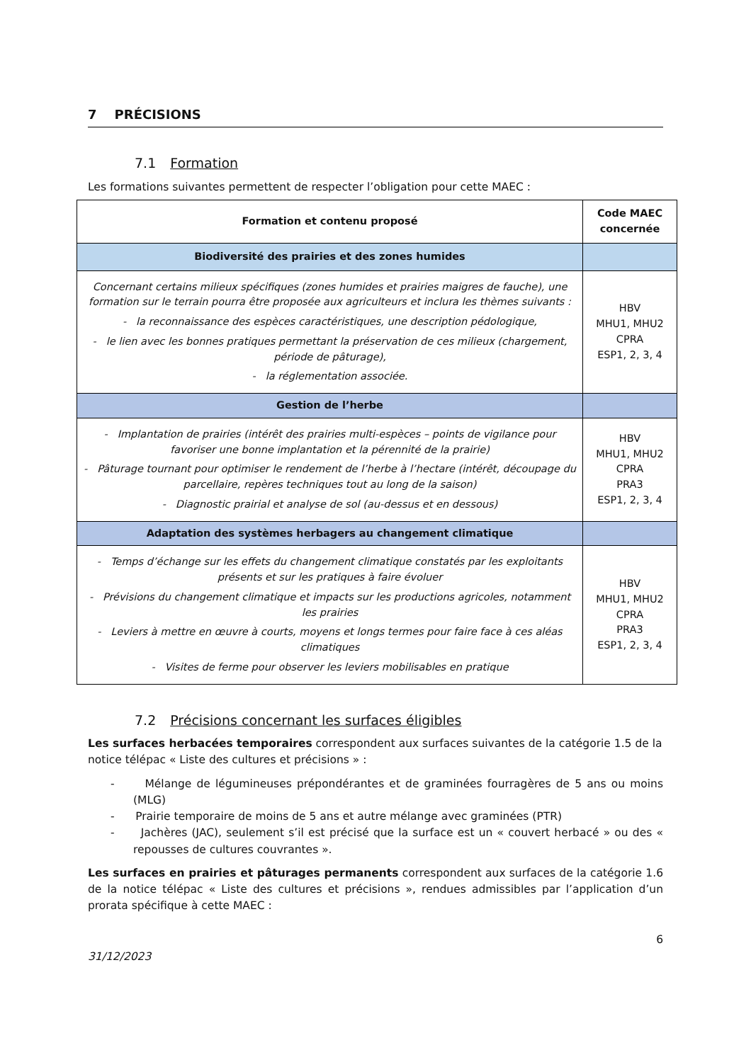7 PRÉCISIONS
7.1 Formation
Les formations suivantes permettent de respecter l’obligation pour cette MAEC :
| Formation et contenu proposé | Code MAEC concernée |
| --- | --- |
| Biodiversité des prairies et des zones humides | |
| Concernant certains milieux spécifiques (zones humides et prairies maigres de fauche), une formation sur le terrain pourra être proposée aux agriculteurs et inclura les thèmes suivants : - la reconnaissance des espèces caractéristiques, une description pédologique, - le lien avec les bonnes pratiques permettant la préservation de ces milieux (chargement, période de pâturage), - la réglementation associée. | HBV MHU1, MHU2 CPRA ESP1, 2, 3, 4 |
| Gestion de l’herbe | |
| - Implantation de prairies (intérêt des prairies multi-espèces – points de vigilance pour favoriser une bonne implantation et la pérennité de la prairie) - Pâturage tournant pour optimiser le rendement de l’herbe à l’hectare (intérêt, découpage du parcellaire, repères techniques tout au long de la saison) - Diagnostic prairial et analyse de sol (au-dessus et en dessous) | HBV MHU1, MHU2 CPRA PRA3 ESP1, 2, 3, 4 |
| Adaptation des systèmes herbagers au changement climatique | |
| - Temps d’échange sur les effets du changement climatique constatés par les exploitants présents et sur les pratiques à faire évoluer - Prévisions du changement climatique et impacts sur les productions agricoles, notamment les prairies - Leviers à mettre en œuvre à courts, moyens et longs termes pour faire face à ces aléas climatiques - Visites de ferme pour observer les leviers mobilisables en pratique | HBV MHU1, MHU2 CPRA PRA3 ESP1, 2, 3, 4 |
7.2 Précisions concernant les surfaces éligibles
Les surfaces herbacées temporaires correspondent aux surfaces suivantes de la catégorie 1.5 de la notice télépac « Liste des cultures et précisions » :
- Mélange de légumineuses prépondérantes et de graminées fourragères de 5 ans ou moins (MLG)
- Prairie temporaire de moins de 5 ans et autre mélange avec graminées (PTR)
- Jachères (JAC), seulement s’il est précisé que la surface est un « couvert herbacé » ou des « repousses de cultures couvrantes ».
Les surfaces en prairies et pâturages permanents correspondent aux surfaces de la catégorie 1.6 de la notice télépac « Liste des cultures et précisions », rendues admissibles par l’application d’un prorata spécifique à cette MAEC :
31/12/2023 6